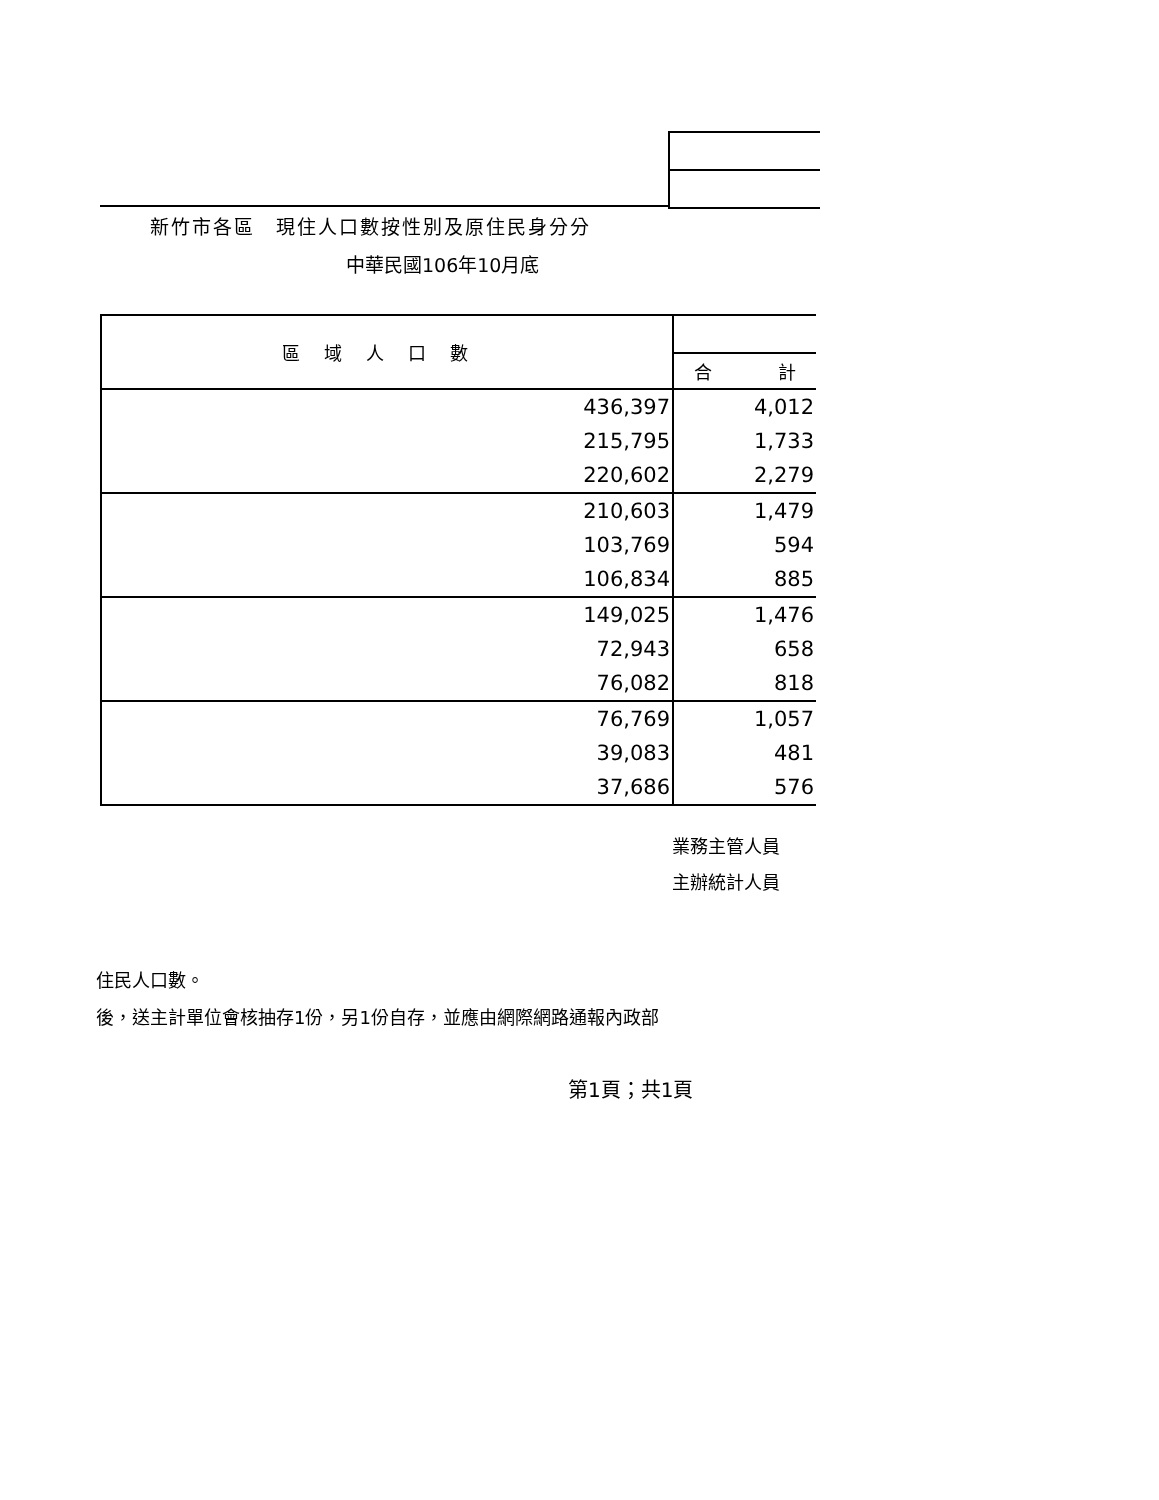新竹市各區　現住人口數按性別及原住民身分分
中華民國106年10月底
| 區域人口數 | |
| --- | --- |
| | 合 計 |
| 436,397 | 4,012 |
| 215,795 | 1,733 |
| 220,602 | 2,279 |
| 210,603 | 1,479 |
| 103,769 | 594 |
| 106,834 | 885 |
| 149,025 | 1,476 |
| 72,943 | 658 |
| 76,082 | 818 |
| 76,769 | 1,057 |
| 39,083 | 481 |
| 37,686 | 576 |
業務主管人員
主辦統計人員
住民人口數。
後，送主計單位會核抽存1份，另1份自存，並應由網際網路通報內政部
第1頁；共1頁